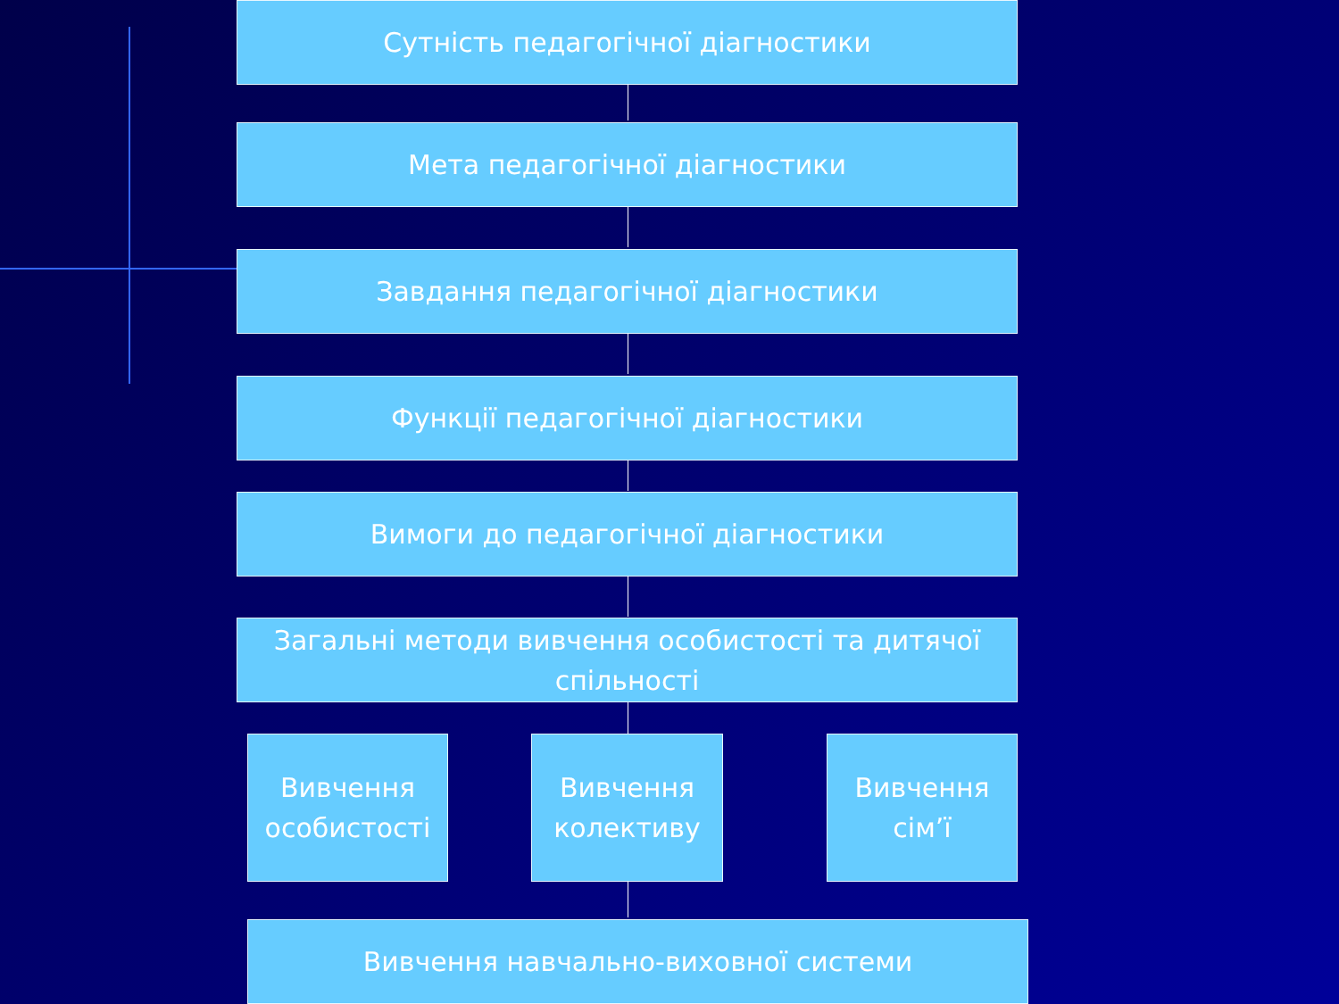Сутність педагогічної діагностики
Мета педагогічної діагностики
Завдання педагогічної діагностики
Функції педагогічної діагностики
Вимоги до педагогічної діагностики
Загальні методи вивчення особистості та дитячої спільності
Вивчення особистості
Вивчення колективу
Вивчення сім’ї
Вивчення навчально-виховної системи